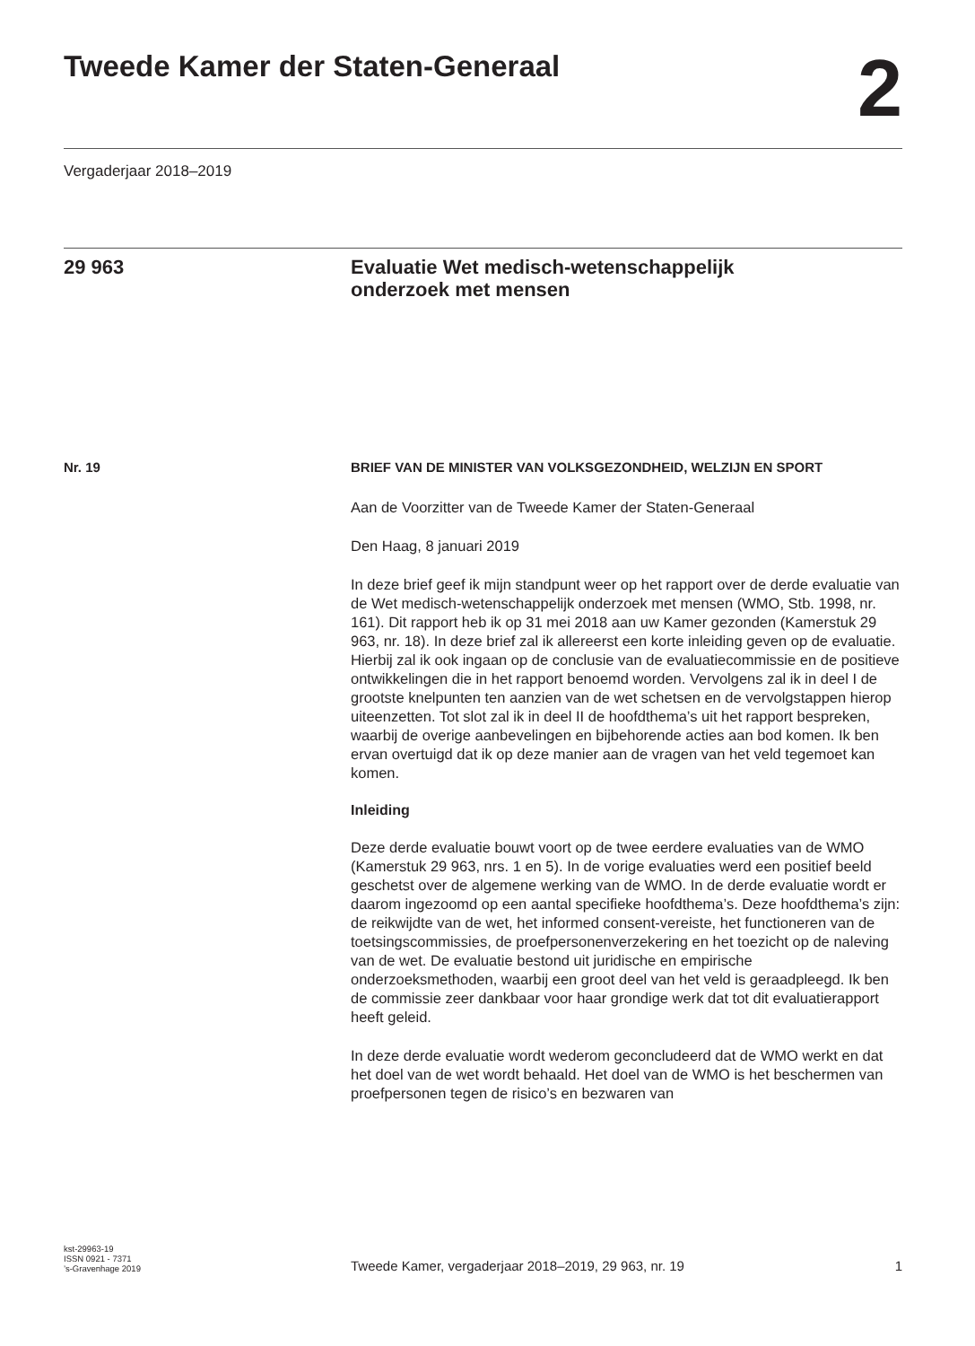Tweede Kamer der Staten-Generaal
2
Vergaderjaar 2018–2019
29 963
Evaluatie Wet medisch-wetenschappelijk
onderzoek met mensen
Nr. 19
BRIEF VAN DE MINISTER VAN VOLKSGEZONDHEID, WELZIJN EN SPORT
Aan de Voorzitter van de Tweede Kamer der Staten-Generaal
Den Haag, 8 januari 2019
In deze brief geef ik mijn standpunt weer op het rapport over de derde evaluatie van de Wet medisch-wetenschappelijk onderzoek met mensen (WMO, Stb. 1998, nr. 161). Dit rapport heb ik op 31 mei 2018 aan uw Kamer gezonden (Kamerstuk 29 963, nr. 18). In deze brief zal ik allereerst een korte inleiding geven op de evaluatie. Hierbij zal ik ook ingaan op de conclusie van de evaluatiecommissie en de positieve ontwikkelingen die in het rapport benoemd worden. Vervolgens zal ik in deel I de grootste knelpunten ten aanzien van de wet schetsen en de vervolgstappen hierop uiteenzetten. Tot slot zal ik in deel II de hoofdthema’s uit het rapport bespreken, waarbij de overige aanbevelingen en bijbehorende acties aan bod komen. Ik ben ervan overtuigd dat ik op deze manier aan de vragen van het veld tegemoet kan komen.
Inleiding
Deze derde evaluatie bouwt voort op de twee eerdere evaluaties van de WMO (Kamerstuk 29 963, nrs. 1 en 5). In de vorige evaluaties werd een positief beeld geschetst over de algemene werking van de WMO. In de derde evaluatie wordt er daarom ingezoomd op een aantal specifieke hoofdthema’s. Deze hoofdthema’s zijn: de reikwijdte van de wet, het informed consent-vereiste, het functioneren van de toetsingscommissies, de proefpersonenverzekering en het toezicht op de naleving van de wet. De evaluatie bestond uit juridische en empirische onderzoeksmethoden, waarbij een groot deel van het veld is geraadpleegd. Ik ben de commissie zeer dankbaar voor haar grondige werk dat tot dit evaluatierapport heeft geleid.
In deze derde evaluatie wordt wederom geconcludeerd dat de WMO werkt en dat het doel van de wet wordt behaald. Het doel van de WMO is het beschermen van proefpersonen tegen de risico’s en bezwaren van
kst-29963-19
ISSN 0921 - 7371
’s-Gravenhage 2019
Tweede Kamer, vergaderjaar 2018–2019, 29 963, nr. 19
1